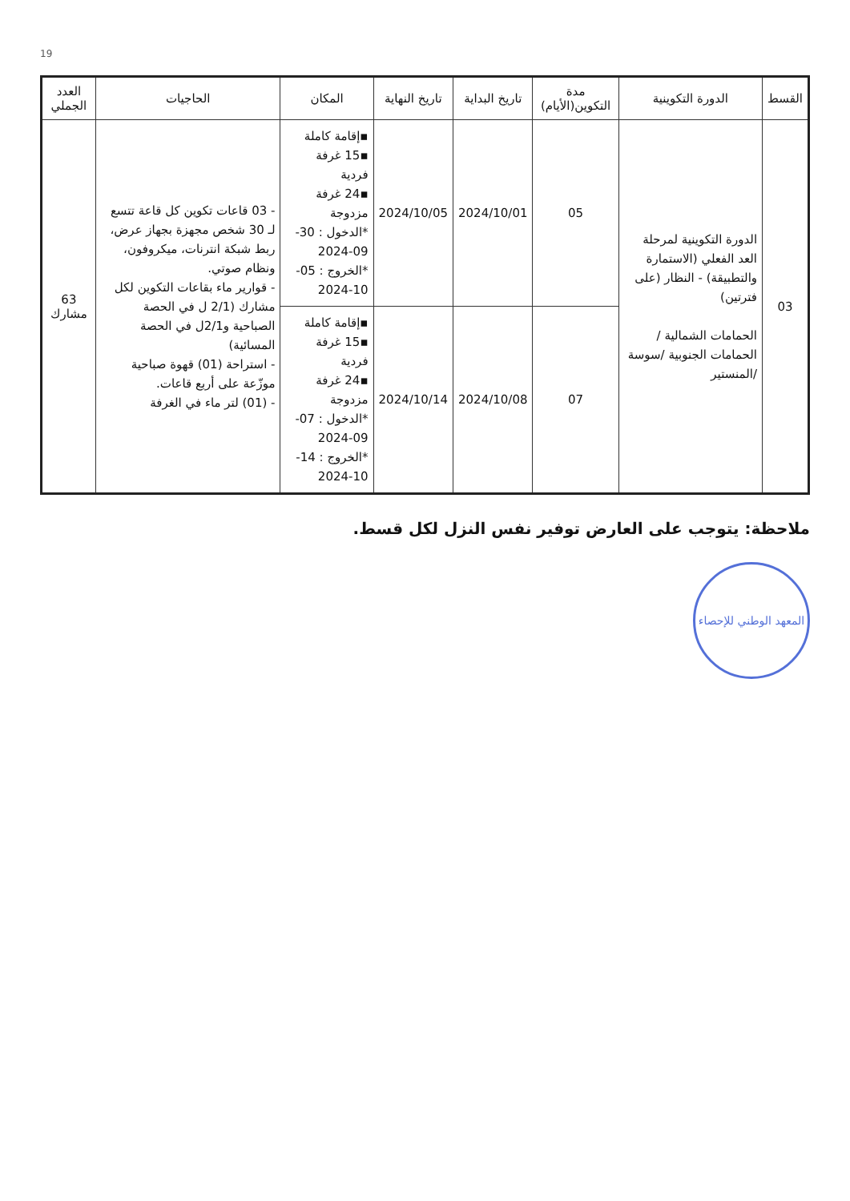19
| القسط | الدورة التكوينية | مدة التكوين(الأيام) | تاريخ البداية | تاريخ النهاية | المكان | الحاجيات | العدد الجملي |
| --- | --- | --- | --- | --- | --- | --- | --- |
| 03 | الدورة التكوينية لمرحلة العد الفعلي (الاستمارة والتطبيقة) - النظار (على فترتين) الحمامات الشمالية /الحمامات الجنوبية /سوسة /المنستير | 05 | 2024/10/01 | 2024/10/05 | ▪إقامة كاملة ▪15 غرفة فردية ▪24 غرفة مزدوجة *الدخول : 30-09-2024 *الخروج : 05-10-2024 | - 03 قاعات تكوين كل قاعة تتسع لـ 30 شخص مجهزة بجهاز عرض، ربط شبكة انترنات، ميكروفون، ونظام صوتي. - قوارير ماء بقاعات التكوين لكل مشارك (2/1 ل في الحصة الصباحية و2/1ل في الحصة المسائية) - استراحة (01) قهوة صباحية موزّعة على أربع قاعات. - (01) لتر ماء في الغرفة | 63 مشارك |
| | | 07 | 2024/10/08 | 2024/10/14 | ▪إقامة كاملة ▪15 غرفة فردية ▪24 غرفة مزدوجة *الدخول : 07-09-2024 *الخروج : 14-10-2024 | | |
ملاحظة: يتوجب على العارض توفير نفس النزل لكل قسط.
المعهد الوطني للإحصاء